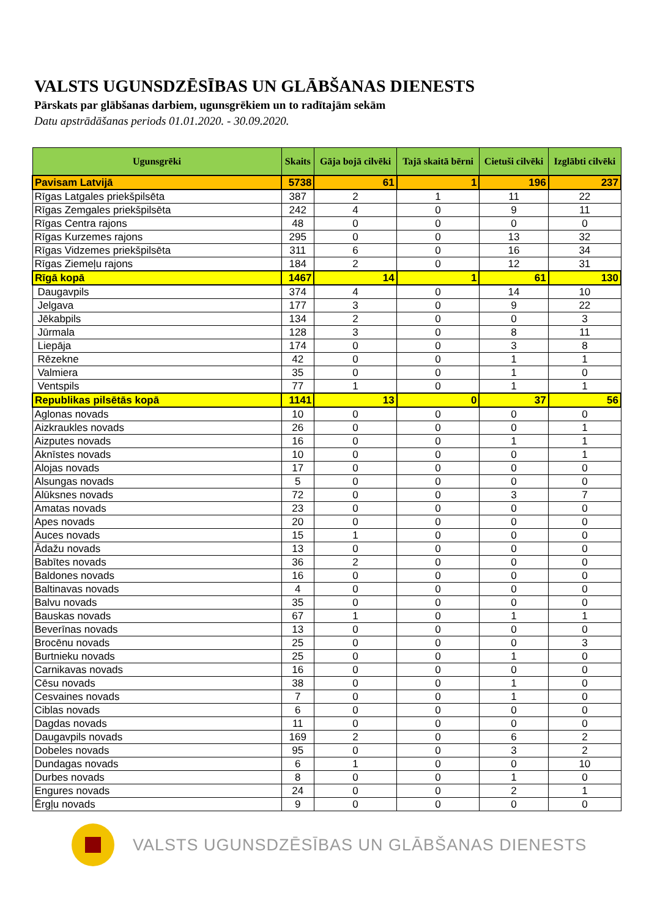VALSTS UGUNSDZĒSĪBAS UN GLĀBŠANAS DIENESTS
Pārskats par glābšanas darbiem, ugunsgrēkiem un to radītajām sekām
Datu apstrādāšanas periods 01.01.2020. - 30.09.2020.
| Ugunsgrēki | Skaits | Gāja bojā cilvēki | Tajā skaitā bērni | Cietuši cilvēki | Izglābti cilvēki |
| --- | --- | --- | --- | --- | --- |
| Pavisam Latvijā | 5738 | 61 | 1 | 196 | 237 |
| Rīgas Latgales priekšpilsēta | 387 | 2 | 1 | 11 | 22 |
| Rīgas Zemgales priekšpilsēta | 242 | 4 | 0 | 9 | 11 |
| Rīgas Centra rajons | 48 | 0 | 0 | 0 | 0 |
| Rīgas Kurzemes rajons | 295 | 0 | 0 | 13 | 32 |
| Rīgas Vidzemes priekšpilsēta | 311 | 6 | 0 | 16 | 34 |
| Rīgas Ziemeļu rajons | 184 | 2 | 0 | 12 | 31 |
| Rīgā kopā | 1467 | 14 | 1 | 61 | 130 |
| Daugavpils | 374 | 4 | 0 | 14 | 10 |
| Jelgava | 177 | 3 | 0 | 9 | 22 |
| Jēkabpils | 134 | 2 | 0 | 0 | 3 |
| Jūrmala | 128 | 3 | 0 | 8 | 11 |
| Liepāja | 174 | 0 | 0 | 3 | 8 |
| Rēzekne | 42 | 0 | 0 | 1 | 1 |
| Valmiera | 35 | 0 | 0 | 1 | 0 |
| Ventspils | 77 | 1 | 0 | 1 | 1 |
| Republikas pilsētās kopā | 1141 | 13 | 0 | 37 | 56 |
| Aglonas novads | 10 | 0 | 0 | 0 | 0 |
| Aizkraukles novads | 26 | 0 | 0 | 0 | 1 |
| Aizputes novads | 16 | 0 | 0 | 1 | 1 |
| Aknīstes novads | 10 | 0 | 0 | 0 | 1 |
| Alojas novads | 17 | 0 | 0 | 0 | 0 |
| Alsungas novads | 5 | 0 | 0 | 0 | 0 |
| Alūksnes novads | 72 | 0 | 0 | 3 | 7 |
| Amatas novads | 23 | 0 | 0 | 0 | 0 |
| Apes novads | 20 | 0 | 0 | 0 | 0 |
| Auces novads | 15 | 1 | 0 | 0 | 0 |
| Ādažu novads | 13 | 0 | 0 | 0 | 0 |
| Babītes novads | 36 | 2 | 0 | 0 | 0 |
| Baldones novads | 16 | 0 | 0 | 0 | 0 |
| Baltinavas novads | 4 | 0 | 0 | 0 | 0 |
| Balvu novads | 35 | 0 | 0 | 0 | 0 |
| Bauskas novads | 67 | 1 | 0 | 1 | 1 |
| Beverīnas novads | 13 | 0 | 0 | 0 | 0 |
| Brocēnu novads | 25 | 0 | 0 | 0 | 3 |
| Burtnieku novads | 25 | 0 | 0 | 1 | 0 |
| Carnikavas novads | 16 | 0 | 0 | 0 | 0 |
| Cēsu novads | 38 | 0 | 0 | 1 | 0 |
| Cesvaines novads | 7 | 0 | 0 | 1 | 0 |
| Ciblas novads | 6 | 0 | 0 | 0 | 0 |
| Dagdas novads | 11 | 0 | 0 | 0 | 0 |
| Daugavpils novads | 169 | 2 | 0 | 6 | 2 |
| Dobeles novads | 95 | 0 | 0 | 3 | 2 |
| Dundagas novads | 6 | 1 | 0 | 0 | 10 |
| Durbes novads | 8 | 0 | 0 | 1 | 0 |
| Engures novads | 24 | 0 | 0 | 2 | 1 |
| Ērgļu novads | 9 | 0 | 0 | 0 | 0 |
VALSTS UGUNSDZĒSĪBAS UN GLĀBŠANAS DIENESTS